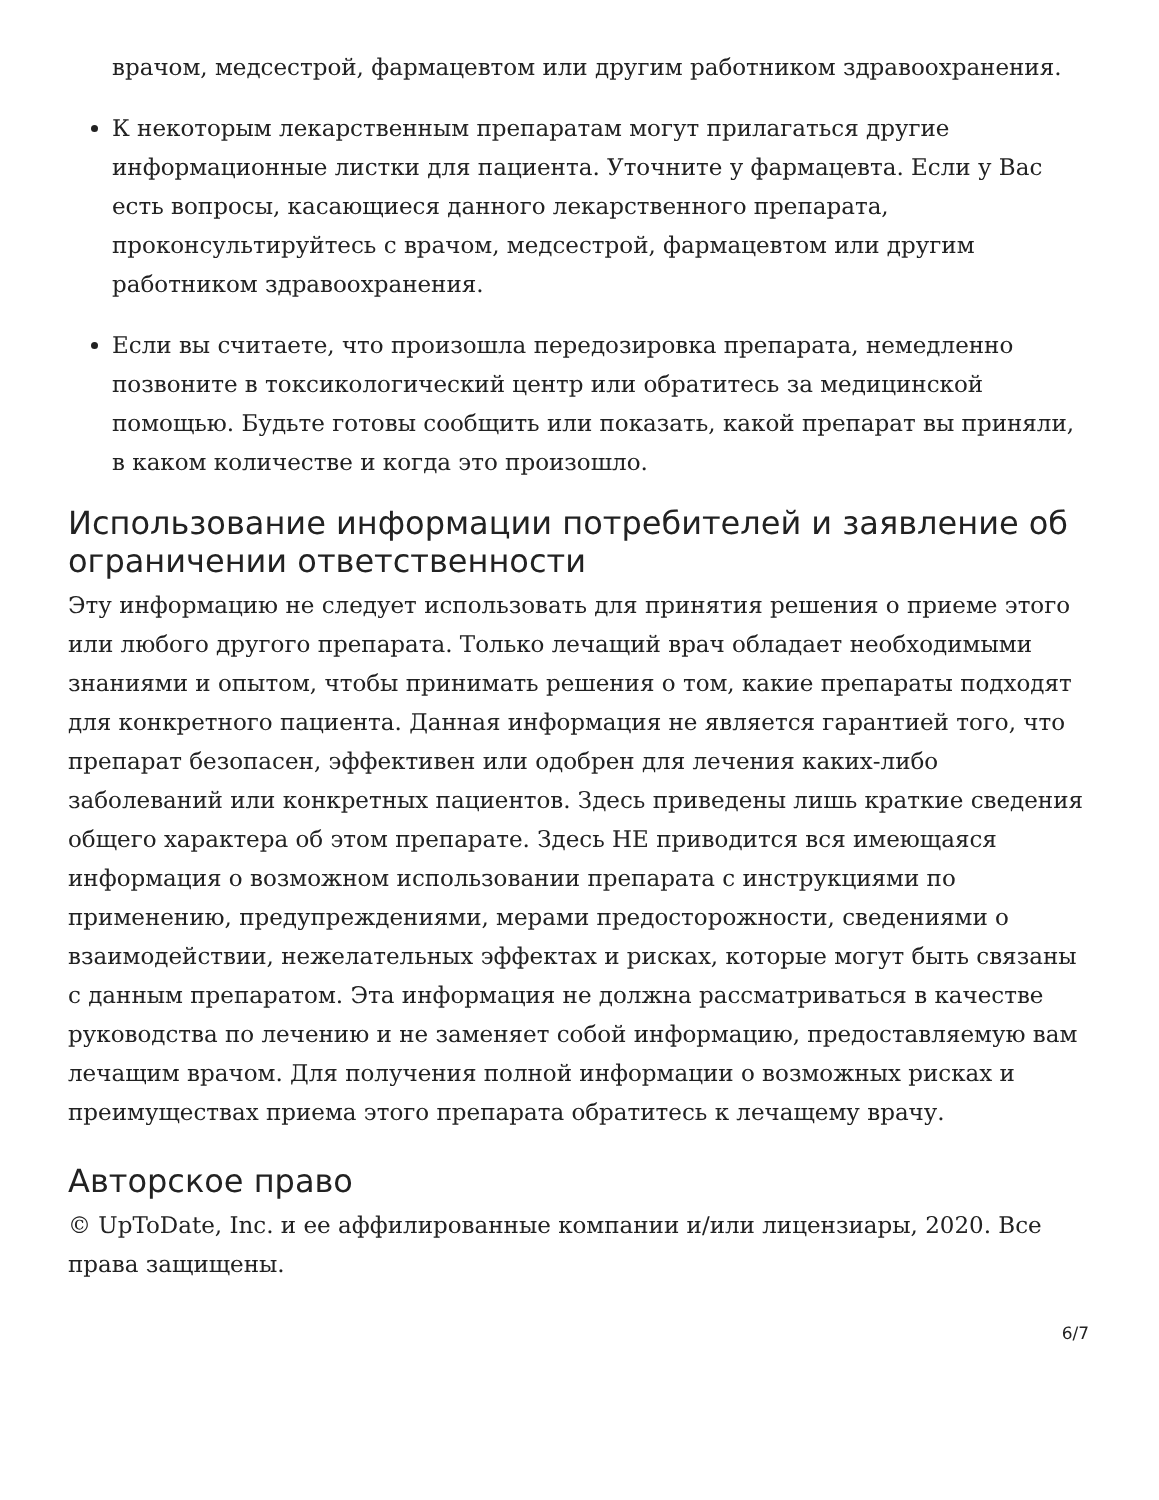врачом, медсестрой, фармацевтом или другим работником здравоохранения.
К некоторым лекарственным препаратам могут прилагаться другие информационные листки для пациента. Уточните у фармацевта. Если у Вас есть вопросы, касающиеся данного лекарственного препарата, проконсультируйтесь с врачом, медсестрой, фармацевтом или другим работником здравоохранения.
Если вы считаете, что произошла передозировка препарата, немедленно позвоните в токсикологический центр или обратитесь за медицинской помощью. Будьте готовы сообщить или показать, какой препарат вы приняли, в каком количестве и когда это произошло.
Использование информации потребителей и заявление об ограничении ответственности
Эту информацию не следует использовать для принятия решения о приеме этого или любого другого препарата. Только лечащий врач обладает необходимыми знаниями и опытом, чтобы принимать решения о том, какие препараты подходят для конкретного пациента. Данная информация не является гарантией того, что препарат безопасен, эффективен или одобрен для лечения каких-либо заболеваний или конкретных пациентов. Здесь приведены лишь краткие сведения общего характера об этом препарате. Здесь НЕ приводится вся имеющаяся информация о возможном использовании препарата с инструкциями по применению, предупреждениями, мерами предосторожности, сведениями о взаимодействии, нежелательных эффектах и рисках, которые могут быть связаны с данным препаратом. Эта информация не должна рассматриваться в качестве руководства по лечению и не заменяет собой информацию, предоставляемую вам лечащим врачом. Для получения полной информации о возможных рисках и преимуществах приема этого препарата обратитесь к лечащему врачу.
Авторское право
© UpToDate, Inc. и ее аффилированные компании и/или лицензиары, 2020. Все права защищены.
6/7